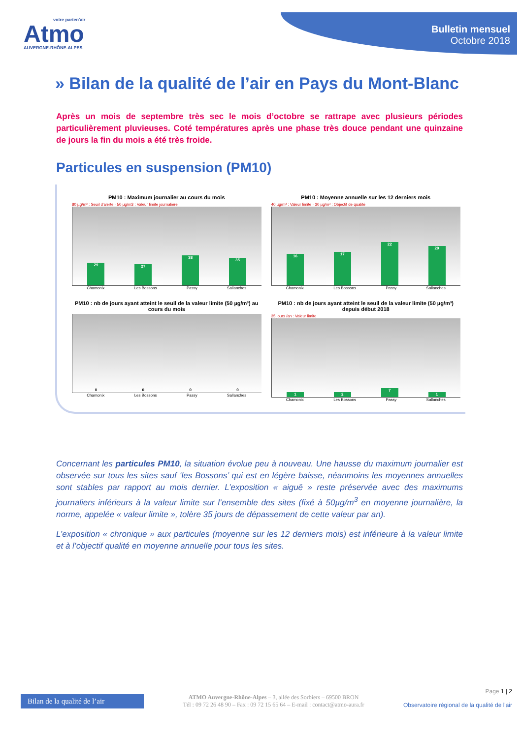votre parten'air
Atmo
AUVERGNE-RHÔNE-ALPES
Bulletin mensuel
Octobre 2018
» Bilan de la qualité de l’air en Pays du Mont-Blanc
Après un mois de septembre très sec le mois d’octobre se rattrape avec plusieurs périodes particulièrement pluvieuses. Coté températures après une phase très douce pendant une quinzaine de jours la fin du mois a été très froide.
Particules en suspension (PM10)
PM10 : Maximum journalier au cours du mois
80 µg/m³ : Seuil d'alerte · 50 µg/m3 : Valeur limite journalière
29
27
38
35
Chamonix Les Bossons Passy Sallanches
PM10 : Moyenne annuelle sur les 12 derniers mois
40 µg/m³ : Valeur limite · 30 µg/m³ : Objectif de qualité
16
17
22
20
Chamonix Les Bossons Passy Sallanches
PM10 : nb de jours ayant atteint le seuil de la valeur limite (50 µg/m³) au cours du mois
0
0
0
0
Chamonix Les Bossons Passy Sallanches
PM10 : nb de jours ayant atteint le seuil de la valeur limite (50 µg/m³) depuis début 2018
35 jours /an : Valeur limite
1
2
7
1
Chamonix Les Bossons Passy Sallanches
Concernant les particules PM10, la situation évolue peu à nouveau. Une hausse du maximum journalier est observée sur tous les sites sauf ‘les Bossons’ qui est en légère baisse, néanmoins les moyennes annuelles sont stables par rapport au mois dernier. L’exposition « aiguë » reste préservée avec des maximums journaliers inférieurs à la valeur limite sur l’ensemble des sites (fixé à 50µg/m<sup>3</sup> en moyenne journalière, la norme, appelée « valeur limite », tolère 35 jours de dépassement de cette valeur par an).
L’exposition « chronique » aux particules (moyenne sur les 12 derniers mois) est inférieure à la valeur limite et à l’objectif qualité en moyenne annuelle pour tous les sites.
Bilan de la qualité de l’air
ATMO Auvergne-Rhône-Alpes – 3, allée des Sorbiers – 69500 BRON
Tél : 09 72 26 48 90 – Fax : 09 72 15 65 64 – E-mail : contact@atmo-aura.fr
Page 1 | 2
Observatoire régional de la qualité de l'air